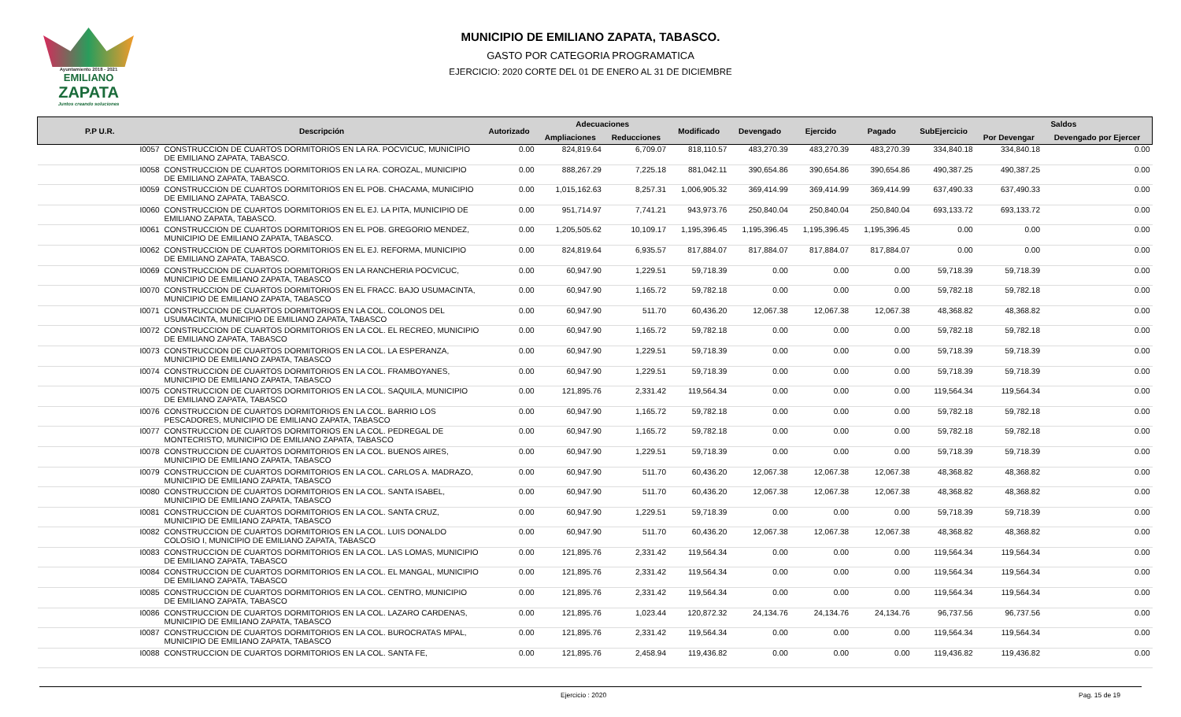Ayuntamiento 2018 - 2021
EMILIANO
ZAPATA
Juntos creando soluciones
MUNICIPIO DE EMILIANO ZAPATA, TABASCO.
GASTO POR CATEGORIA PROGRAMATICA
EJERCICIO: 2020 CORTE DEL 01 DE ENERO AL 31 DE DICIEMBRE
| P.P U.R. | Descripción | Autorizado | Adecuaciones | | Modificado | Devengado | Ejercido | Pagado | SubEjercicio | Saldos | |
| --- | --- | --- | --- | --- | --- | --- | --- | --- | --- | --- | --- |
| | | | Ampliaciones | Reducciones | | | | | | Por Devengar | Devengado por Ejercer |
| I0057 | CONSTRUCCION DE CUARTOS DORMITORIOS EN LA RA. POCVICUC, MUNICIPIO DE EMILIANO ZAPATA, TABASCO. | 0.00 | 824,819.64 | 6,709.07 | 818,110.57 | 483,270.39 | 483,270.39 | 483,270.39 | 334,840.18 | 334,840.18 | 0.00 |
| I0058 | CONSTRUCCION DE CUARTOS DORMITORIOS EN LA RA. COROZAL, MUNICIPIO DE EMILIANO ZAPATA, TABASCO. | 0.00 | 888,267.29 | 7,225.18 | 881,042.11 | 390,654.86 | 390,654.86 | 390,654.86 | 490,387.25 | 490,387.25 | 0.00 |
| I0059 | CONSTRUCCION DE CUARTOS DORMITORIOS EN EL POB. CHACAMA, MUNICIPIO DE EMILIANO ZAPATA, TABASCO. | 0.00 | 1,015,162.63 | 8,257.31 | 1,006,905.32 | 369,414.99 | 369,414.99 | 369,414.99 | 637,490.33 | 637,490.33 | 0.00 |
| I0060 | CONSTRUCCION DE CUARTOS DORMITORIOS EN EL EJ. LA PITA, MUNICIPIO DE EMILIANO ZAPATA, TABASCO. | 0.00 | 951,714.97 | 7,741.21 | 943,973.76 | 250,840.04 | 250,840.04 | 250,840.04 | 693,133.72 | 693,133.72 | 0.00 |
| I0061 | CONSTRUCCION DE CUARTOS DORMITORIOS EN EL POB. GREGORIO MENDEZ, MUNICIPIO DE EMILIANO ZAPATA, TABASCO. | 0.00 | 1,205,505.62 | 10,109.17 | 1,195,396.45 | 1,195,396.45 | 1,195,396.45 | 1,195,396.45 | 0.00 | 0.00 | 0.00 |
| I0062 | CONSTRUCCION DE CUARTOS DORMITORIOS EN EL EJ. REFORMA, MUNICIPIO DE EMILIANO ZAPATA, TABASCO. | 0.00 | 824,819.64 | 6,935.57 | 817,884.07 | 817,884.07 | 817,884.07 | 817,884.07 | 0.00 | 0.00 | 0.00 |
| I0069 | CONSTRUCCION DE CUARTOS DORMITORIOS EN LA RANCHERIA POCVICUC, MUNICIPIO DE EMILIANO ZAPATA, TABASCO | 0.00 | 60,947.90 | 1,229.51 | 59,718.39 | 0.00 | 0.00 | 0.00 | 59,718.39 | 59,718.39 | 0.00 |
| I0070 | CONSTRUCCION DE CUARTOS DORMITORIOS EN EL FRACC. BAJO USUMACINTA, MUNICIPIO DE EMILIANO ZAPATA, TABASCO | 0.00 | 60,947.90 | 1,165.72 | 59,782.18 | 0.00 | 0.00 | 0.00 | 59,782.18 | 59,782.18 | 0.00 |
| I0071 | CONSTRUCCION DE CUARTOS DORMITORIOS EN LA COL. COLONOS DEL USUMACINTA, MUNICIPIO DE EMILIANO ZAPATA, TABASCO | 0.00 | 60,947.90 | 511.70 | 60,436.20 | 12,067.38 | 12,067.38 | 12,067.38 | 48,368.82 | 48,368.82 | 0.00 |
| I0072 | CONSTRUCCION DE CUARTOS DORMITORIOS EN LA COL. EL RECREO, MUNICIPIO DE EMILIANO ZAPATA, TABASCO | 0.00 | 60,947.90 | 1,165.72 | 59,782.18 | 0.00 | 0.00 | 0.00 | 59,782.18 | 59,782.18 | 0.00 |
| I0073 | CONSTRUCCION DE CUARTOS DORMITORIOS EN LA COL. LA ESPERANZA, MUNICIPIO DE EMILIANO ZAPATA, TABASCO | 0.00 | 60,947.90 | 1,229.51 | 59,718.39 | 0.00 | 0.00 | 0.00 | 59,718.39 | 59,718.39 | 0.00 |
| I0074 | CONSTRUCCION DE CUARTOS DORMITORIOS EN LA COL. FRAMBOYANES, MUNICIPIO DE EMILIANO ZAPATA, TABASCO | 0.00 | 60,947.90 | 1,229.51 | 59,718.39 | 0.00 | 0.00 | 0.00 | 59,718.39 | 59,718.39 | 0.00 |
| I0075 | CONSTRUCCION DE CUARTOS DORMITORIOS EN LA COL. SAQUILA, MUNICIPIO DE EMILIANO ZAPATA, TABASCO | 0.00 | 121,895.76 | 2,331.42 | 119,564.34 | 0.00 | 0.00 | 0.00 | 119,564.34 | 119,564.34 | 0.00 |
| I0076 | CONSTRUCCION DE CUARTOS DORMITORIOS EN LA COL. BARRIO LOS PESCADORES, MUNICIPIO DE EMILIANO ZAPATA, TABASCO | 0.00 | 60,947.90 | 1,165.72 | 59,782.18 | 0.00 | 0.00 | 0.00 | 59,782.18 | 59,782.18 | 0.00 |
| I0077 | CONSTRUCCION DE CUARTOS DORMITORIOS EN LA COL. PEDREGAL DE MONTECRISTO, MUNICIPIO DE EMILIANO ZAPATA, TABASCO | 0.00 | 60,947.90 | 1,165.72 | 59,782.18 | 0.00 | 0.00 | 0.00 | 59,782.18 | 59,782.18 | 0.00 |
| I0078 | CONSTRUCCION DE CUARTOS DORMITORIOS EN LA COL. BUENOS AIRES, MUNICIPIO DE EMILIANO ZAPATA, TABASCO | 0.00 | 60,947.90 | 1,229.51 | 59,718.39 | 0.00 | 0.00 | 0.00 | 59,718.39 | 59,718.39 | 0.00 |
| I0079 | CONSTRUCCION DE CUARTOS DORMITORIOS EN LA COL. CARLOS A. MADRAZO, MUNICIPIO DE EMILIANO ZAPATA, TABASCO | 0.00 | 60,947.90 | 511.70 | 60,436.20 | 12,067.38 | 12,067.38 | 12,067.38 | 48,368.82 | 48,368.82 | 0.00 |
| I0080 | CONSTRUCCION DE CUARTOS DORMITORIOS EN LA COL. SANTA ISABEL, MUNICIPIO DE EMILIANO ZAPATA, TABASCO | 0.00 | 60,947.90 | 511.70 | 60,436.20 | 12,067.38 | 12,067.38 | 12,067.38 | 48,368.82 | 48,368.82 | 0.00 |
| I0081 | CONSTRUCCION DE CUARTOS DORMITORIOS EN LA COL. SANTA CRUZ, MUNICIPIO DE EMILIANO ZAPATA, TABASCO | 0.00 | 60,947.90 | 1,229.51 | 59,718.39 | 0.00 | 0.00 | 0.00 | 59,718.39 | 59,718.39 | 0.00 |
| I0082 | CONSTRUCCION DE CUARTOS DORMITORIOS EN LA COL. LUIS DONALDO COLOSIO I, MUNICIPIO DE EMILIANO ZAPATA, TABASCO | 0.00 | 60,947.90 | 511.70 | 60,436.20 | 12,067.38 | 12,067.38 | 12,067.38 | 48,368.82 | 48,368.82 | 0.00 |
| I0083 | CONSTRUCCION DE CUARTOS DORMITORIOS EN LA COL. LAS LOMAS, MUNICIPIO DE EMILIANO ZAPATA, TABASCO | 0.00 | 121,895.76 | 2,331.42 | 119,564.34 | 0.00 | 0.00 | 0.00 | 119,564.34 | 119,564.34 | 0.00 |
| I0084 | CONSTRUCCION DE CUARTOS DORMITORIOS EN LA COL. EL MANGAL, MUNICIPIO DE EMILIANO ZAPATA, TABASCO | 0.00 | 121,895.76 | 2,331.42 | 119,564.34 | 0.00 | 0.00 | 0.00 | 119,564.34 | 119,564.34 | 0.00 |
| I0085 | CONSTRUCCION DE CUARTOS DORMITORIOS EN LA COL. CENTRO, MUNICIPIO DE EMILIANO ZAPATA, TABASCO | 0.00 | 121,895.76 | 2,331.42 | 119,564.34 | 0.00 | 0.00 | 0.00 | 119,564.34 | 119,564.34 | 0.00 |
| I0086 | CONSTRUCCION DE CUARTOS DORMITORIOS EN LA COL. LAZARO CARDENAS, MUNICIPIO DE EMILIANO ZAPATA, TABASCO | 0.00 | 121,895.76 | 1,023.44 | 120,872.32 | 24,134.76 | 24,134.76 | 24,134.76 | 96,737.56 | 96,737.56 | 0.00 |
| I0087 | CONSTRUCCION DE CUARTOS DORMITORIOS EN LA COL. BUROCRATAS MPAL, MUNICIPIO DE EMILIANO ZAPATA, TABASCO | 0.00 | 121,895.76 | 2,331.42 | 119,564.34 | 0.00 | 0.00 | 0.00 | 119,564.34 | 119,564.34 | 0.00 |
| I0088 | CONSTRUCCION DE CUARTOS DORMITORIOS EN LA COL. SANTA FE, | 0.00 | 121,895.76 | 2,458.94 | 119,436.82 | 0.00 | 0.00 | 0.00 | 119,436.82 | 119,436.82 | 0.00 |
Ejercicio : 2020 Pag. 15 de 19